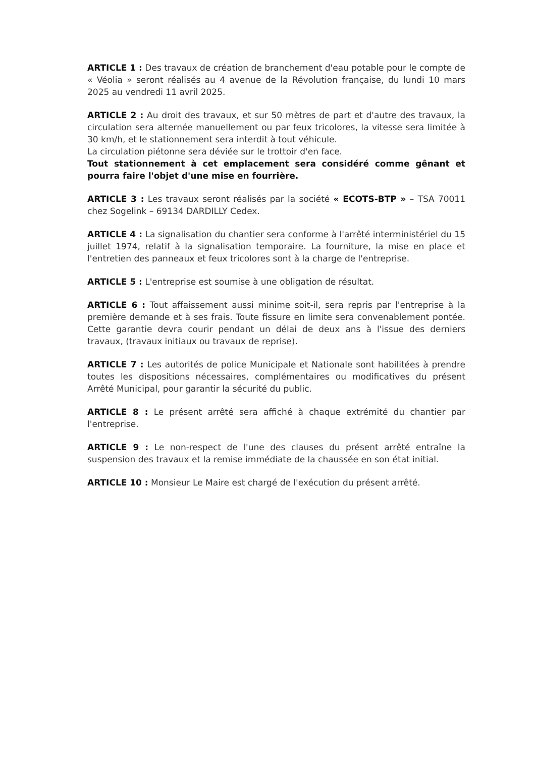ARTICLE 1 : Des travaux de création de branchement d'eau potable pour le compte de « Véolia » seront réalisés au 4 avenue de la Révolution française, du lundi 10 mars 2025 au vendredi 11 avril 2025.
ARTICLE 2 : Au droit des travaux, et sur 50 mètres de part et d'autre des travaux, la circulation sera alternée manuellement ou par feux tricolores, la vitesse sera limitée à 30 km/h, et le stationnement sera interdit à tout véhicule.
La circulation piétonne sera déviée sur le trottoir d'en face.
Tout stationnement à cet emplacement sera considéré comme gênant et pourra faire l'objet d'une mise en fourrière.
ARTICLE 3 : Les travaux seront réalisés par la société « ECOTS-BTP » – TSA 70011 chez Sogelink – 69134 DARDILLY Cedex.
ARTICLE 4 : La signalisation du chantier sera conforme à l'arrêté interministériel du 15 juillet 1974, relatif à la signalisation temporaire. La fourniture, la mise en place et l'entretien des panneaux et feux tricolores sont à la charge de l'entreprise.
ARTICLE 5 : L'entreprise est soumise à une obligation de résultat.
ARTICLE 6 : Tout affaissement aussi minime soit-il, sera repris par l'entreprise à la première demande et à ses frais. Toute fissure en limite sera convenablement pontée. Cette garantie devra courir pendant un délai de deux ans à l'issue des derniers travaux, (travaux initiaux ou travaux de reprise).
ARTICLE 7 : Les autorités de police Municipale et Nationale sont habilitées à prendre toutes les dispositions nécessaires, complémentaires ou modificatives du présent Arrêté Municipal, pour garantir la sécurité du public.
ARTICLE 8 : Le présent arrêté sera affiché à chaque extrémité du chantier par l'entreprise.
ARTICLE 9 : Le non-respect de l'une des clauses du présent arrêté entraîne la suspension des travaux et la remise immédiate de la chaussée en son état initial.
ARTICLE 10 : Monsieur Le Maire est chargé de l'exécution du présent arrêté.